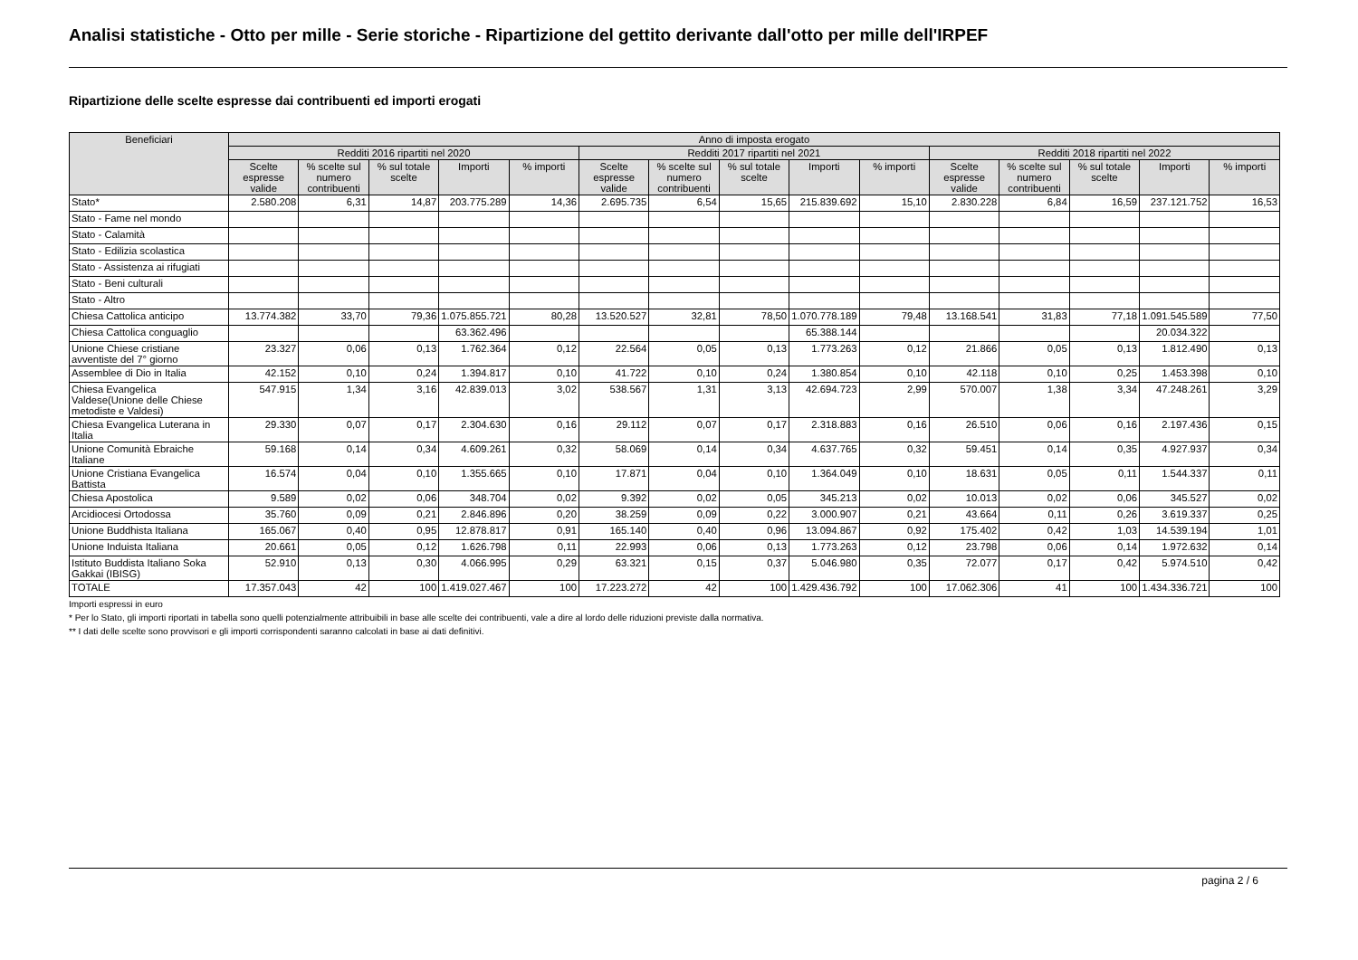Analisi statistiche - Otto per mille - Serie storiche - Ripartizione del gettito derivante dall'otto per mille dell'IRPEF
Ripartizione delle scelte espresse dai contribuenti ed importi erogati
| Beneficiari | Anno di imposta erogato | | | | | | | | | | | | | | |
| --- | --- | --- | --- | --- | --- | --- | --- | --- | --- | --- | --- | --- | --- | --- | --- |
| | Redditi 2016 ripartiti nel 2020 | | | | | Redditi 2017 ripartiti nel 2021 | | | | | Redditi 2018 ripartiti nel 2022 | | | | |
| | Scelte espresse valide | % scelte sul numero contribuenti | % sul totale scelte | Importi | % importi | Scelte espresse valide | % scelte sul numero contribuenti | % sul totale scelte | Importi | % importi | Scelte espresse valide | % scelte sul numero contribuenti | % sul totale scelte | Importi | % importi |
| Stato* | 2.580.208 | 6,31 | 14,87 | 203.775.289 | 14,36 | 2.695.735 | 6,54 | 15,65 | 215.839.692 | 15,10 | 2.830.228 | 6,84 | 16,59 | 237.121.752 | 16,53 |
| Stato - Fame nel mondo | | | | | | | | | | | | | | | |
| Stato - Calamità | | | | | | | | | | | | | | | |
| Stato - Edilizia scolastica | | | | | | | | | | | | | | | |
| Stato - Assistenza ai rifugiati | | | | | | | | | | | | | | | |
| Stato - Beni culturali | | | | | | | | | | | | | | | |
| Stato - Altro | | | | | | | | | | | | | | | |
| Chiesa Cattolica anticipo | 13.774.382 | 33,70 | 79,36 | 1.075.855.721 | 80,28 | 13.520.527 | 32,81 | 78,50 | 1.070.778.189 | 79,48 | 13.168.541 | 31,83 | 77,18 | 1.091.545.589 | 77,50 |
| Chiesa Cattolica conguaglio | | | | 63.362.496 | | | | | 65.388.144 | | | | | 20.034.322 | |
| Unione Chiese cristiane avventiste del 7° giorno | 23.327 | 0,06 | 0,13 | 1.762.364 | 0,12 | 22.564 | 0,05 | 0,13 | 1.773.263 | 0,12 | 21.866 | 0,05 | 0,13 | 1.812.490 | 0,13 |
| Assemblee di Dio in Italia | 42.152 | 0,10 | 0,24 | 1.394.817 | 0,10 | 41.722 | 0,10 | 0,24 | 1.380.854 | 0,10 | 42.118 | 0,10 | 0,25 | 1.453.398 | 0,10 |
| Chiesa Evangelica Valdese(Unione delle Chiese metodiste e Valdesi) | 547.915 | 1,34 | 3,16 | 42.839.013 | 3,02 | 538.567 | 1,31 | 3,13 | 42.694.723 | 2,99 | 570.007 | 1,38 | 3,34 | 47.248.261 | 3,29 |
| Chiesa Evangelica Luterana in Italia | 29.330 | 0,07 | 0,17 | 2.304.630 | 0,16 | 29.112 | 0,07 | 0,17 | 2.318.883 | 0,16 | 26.510 | 0,06 | 0,16 | 2.197.436 | 0,15 |
| Unione Comunità Ebraiche Italiane | 59.168 | 0,14 | 0,34 | 4.609.261 | 0,32 | 58.069 | 0,14 | 0,34 | 4.637.765 | 0,32 | 59.451 | 0,14 | 0,35 | 4.927.937 | 0,34 |
| Unione Cristiana Evangelica Battista | 16.574 | 0,04 | 0,10 | 1.355.665 | 0,10 | 17.871 | 0,04 | 0,10 | 1.364.049 | 0,10 | 18.631 | 0,05 | 0,11 | 1.544.337 | 0,11 |
| Chiesa Apostolica | 9.589 | 0,02 | 0,06 | 348.704 | 0,02 | 9.392 | 0,02 | 0,05 | 345.213 | 0,02 | 10.013 | 0,02 | 0,06 | 345.527 | 0,02 |
| Arcidiocesi Ortodossa | 35.760 | 0,09 | 0,21 | 2.846.896 | 0,20 | 38.259 | 0,09 | 0,22 | 3.000.907 | 0,21 | 43.664 | 0,11 | 0,26 | 3.619.337 | 0,25 |
| Unione Buddhista Italiana | 165.067 | 0,40 | 0,95 | 12.878.817 | 0,91 | 165.140 | 0,40 | 0,96 | 13.094.867 | 0,92 | 175.402 | 0,42 | 1,03 | 14.539.194 | 1,01 |
| Unione Induista Italiana | 20.661 | 0,05 | 0,12 | 1.626.798 | 0,11 | 22.993 | 0,06 | 0,13 | 1.773.263 | 0,12 | 23.798 | 0,06 | 0,14 | 1.972.632 | 0,14 |
| Istituto Buddista Italiano Soka Gakkai (IBISG) | 52.910 | 0,13 | 0,30 | 4.066.995 | 0,29 | 63.321 | 0,15 | 0,37 | 5.046.980 | 0,35 | 72.077 | 0,17 | 0,42 | 5.974.510 | 0,42 |
| TOTALE | 17.357.043 | 42 | 100 | 1.419.027.467 | 100 | 17.223.272 | 42 | 100 | 1.429.436.792 | 100 | 17.062.306 | 41 | 100 | 1.434.336.721 | 100 |
Importi espressi in euro
* Per lo Stato, gli importi riportati in tabella sono quelli potenzialmente attribuibili in base alle scelte dei contribuenti, vale a dire al lordo delle riduzioni previste dalla normativa.
** I dati delle scelte sono provvisori e gli importi corrispondenti saranno calcolati in base ai dati definitivi.
pagina 2 / 6